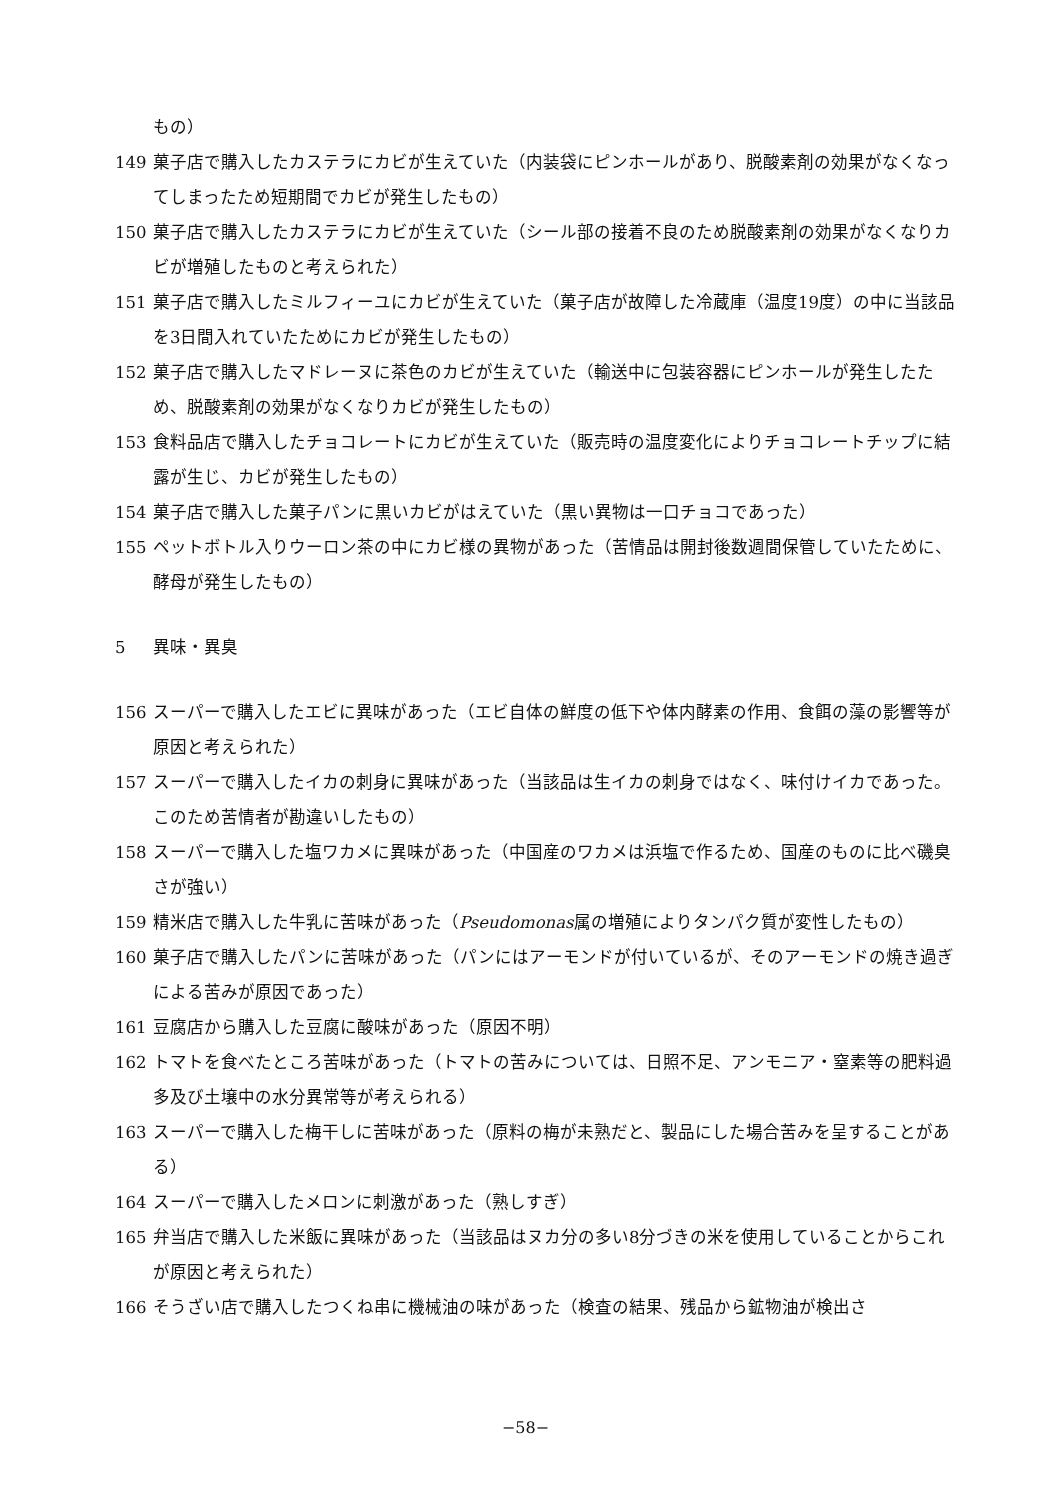もの）
149 菓子店で購入したカステラにカビが生えていた（内装袋にピンホールがあり、脱酸素剤の効果がなくなってしまったため短期間でカビが発生したもの）
150 菓子店で購入したカステラにカビが生えていた（シール部の接着不良のため脱酸素剤の効果がなくなりカビが増殖したものと考えられた）
151 菓子店で購入したミルフィーユにカビが生えていた（菓子店が故障した冷蔵庫（温度19度）の中に当該品を3日間入れていたためにカビが発生したもの）
152 菓子店で購入したマドレーヌに茶色のカビが生えていた（輸送中に包装容器にピンホールが発生したため、脱酸素剤の効果がなくなりカビが発生したもの）
153 食料品店で購入したチョコレートにカビが生えていた（販売時の温度変化によりチョコレートチップに結露が生じ、カビが発生したもの）
154 菓子店で購入した菓子パンに黒いカビがはえていた（黒い異物は一口チョコであった）
155 ペットボトル入りウーロン茶の中にカビ様の異物があった（苦情品は開封後数週間保管していたために、酵母が発生したもの）
5 異味・異臭
156 スーパーで購入したエビに異味があった（エビ自体の鮮度の低下や体内酵素の作用、食餌の藻の影響等が原因と考えられた）
157 スーパーで購入したイカの刺身に異味があった（当該品は生イカの刺身ではなく、味付けイカであった。このため苦情者が勘違いしたもの）
158 スーパーで購入した塩ワカメに異味があった（中国産のワカメは浜塩で作るため、国産のものに比べ磯臭さが強い）
159 精米店で購入した牛乳に苦味があった（Pseudomonas属の増殖によりタンパク質が変性したもの）
160 菓子店で購入したパンに苦味があった（パンにはアーモンドが付いているが、そのアーモンドの焼き過ぎによる苦みが原因であった）
161 豆腐店から購入した豆腐に酸味があった（原因不明）
162 トマトを食べたところ苦味があった（トマトの苦みについては、日照不足、アンモニア・窒素等の肥料過多及び土壌中の水分異常等が考えられる）
163 スーパーで購入した梅干しに苦味があった（原料の梅が未熟だと、製品にした場合苦みを呈することがある）
164 スーパーで購入したメロンに刺激があった（熟しすぎ）
165 弁当店で購入した米飯に異味があった（当該品はヌカ分の多い8分づきの米を使用していることからこれが原因と考えられた）
166 そうざい店で購入したつくね串に機械油の味があった（検査の結果、残品から鉱物油が検出さ
−58−